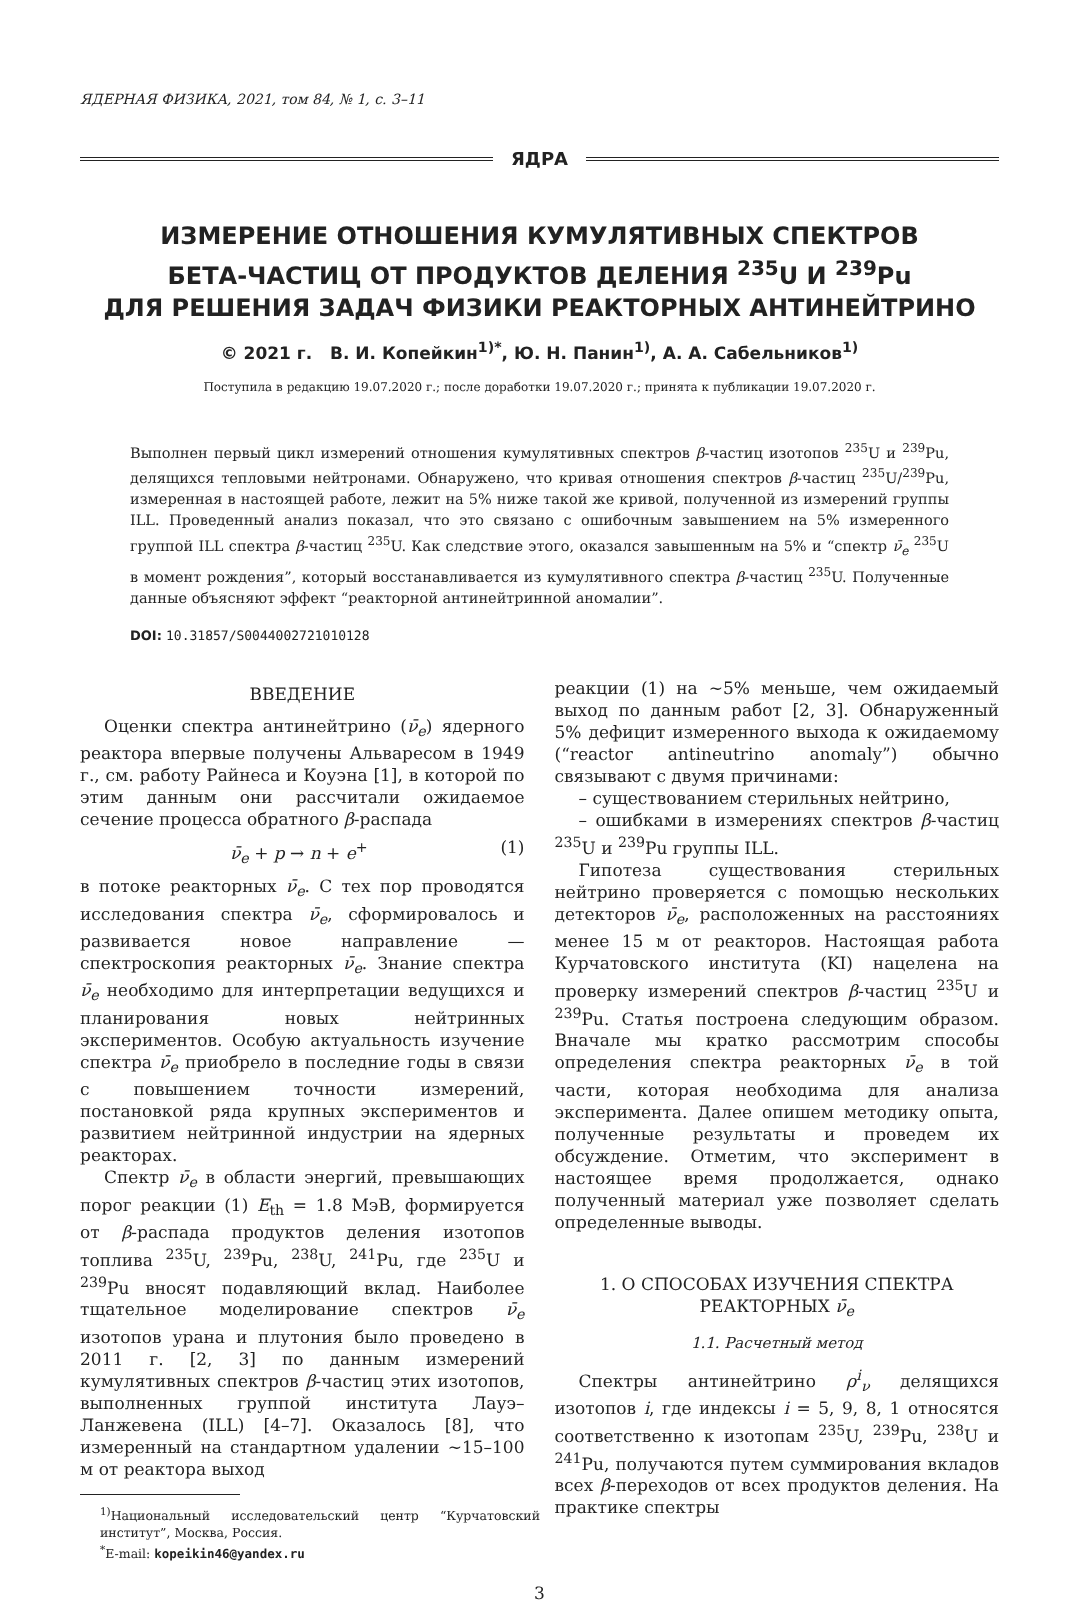ЯДЕРНАЯ ФИЗИКА, 2021, том 84, № 1, с. 3–11
ЯДРА
ИЗМЕРЕНИЕ ОТНОШЕНИЯ КУМУЛЯТИВНЫХ СПЕКТРОВ
БЕТА-ЧАСТИЦ ОТ ПРОДУКТОВ ДЕЛЕНИЯ <sup>235</sup>U И <sup>239</sup>Pu
ДЛЯ РЕШЕНИЯ ЗАДАЧ ФИЗИКИ РЕАКТОРНЫХ АНТИНЕЙТРИНО
© 2021 г. В. И. Копейкин<sup>1)*</sup>, Ю. Н. Панин<sup>1)</sup>, А. А. Сабельников<sup>1)</sup>
Поступила в редакцию 19.07.2020 г.; после доработки 19.07.2020 г.; принята к публикации 19.07.2020 г.
Выполнен первый цикл измерений отношения кумулятивных спектров β-частиц изотопов <sup>235</sup>U и <sup>239</sup>Pu, делящихся тепловыми нейтронами. Обнаружено, что кривая отношения спектров β-частиц <sup>235</sup>U/<sup>239</sup>Pu, измеренная в настоящей работе, лежит на 5% ниже такой же кривой, полученной из измерений группы ILL. Проведенный анализ показал, что это связано с ошибочным завышением на 5% измеренного группой ILL спектра β-частиц <sup>235</sup>U. Как следствие этого, оказался завышенным на 5% и “спектр ν̄<sub>e</sub> <sup>235</sup>U в момент рождения”, который восстанавливается из кумулятивного спектра β-частиц <sup>235</sup>U. Полученные данные объясняют эффект “реакторной антинейтринной аномалии”.
DOI: 10.31857/S0044002721010128
ВВЕДЕНИЕ
Оценки спектра антинейтрино (ν̄<sub>e</sub>) ядерного реактора впервые получены Альваресом в 1949 г., см. работу Райнеса и Коуэна [1], в которой по этим данным они рассчитали ожидаемое сечение процесса обратного β-распада
ν̄<sub>e</sub> + p → n + e<sup>+</sup> (1)
в потоке реакторных ν̄<sub>e</sub>. С тех пор проводятся исследования спектра ν̄<sub>e</sub>, сформировалось и развивается новое направление — спектроскопия реакторных ν̄<sub>e</sub>. Знание спектра ν̄<sub>e</sub> необходимо для интерпретации ведущихся и планирования новых нейтринных экспериментов. Особую актуальность изучение спектра ν̄<sub>e</sub> приобрело в последние годы в связи с повышением точности измерений, постановкой ряда крупных экспериментов и развитием нейтринной индустрии на ядерных реакторах.
Спектр ν̄<sub>e</sub> в области энергий, превышающих порог реакции (1) E<sub>th</sub> = 1.8 МэВ, формируется от β-распада продуктов деления изотопов топлива <sup>235</sup>U, <sup>239</sup>Pu, <sup>238</sup>U, <sup>241</sup>Pu, где <sup>235</sup>U и <sup>239</sup>Pu вносят подавляющий вклад. Наиболее тщательное моделирование спектров ν̄<sub>e</sub> изотопов урана и плутония было проведено в 2011 г. [2, 3] по данным измерений кумулятивных спектров β-частиц этих изотопов, выполненных группой института Лауэ–Ланжевена (ILL) [4–7]. Оказалось [8], что измеренный на стандартном удалении ∼15–100 м от реактора выход
<sup>1)</sup> Национальный исследовательский центр “Курчатовский институт”, Москва, Россия.
<sup>*</sup> E-mail: kopeikin46@yandex.ru
реакции (1) на ∼5% меньше, чем ожидаемый выход по данным работ [2, 3]. Обнаруженный 5% дефицит измеренного выхода к ожидаемому (“reactor antineutrino anomaly”) обычно связывают с двумя причинами:
– существованием стерильных нейтрино,
– ошибками в измерениях спектров β-частиц <sup>235</sup>U и <sup>239</sup>Pu группы ILL.
Гипотеза существования стерильных нейтрино проверяется с помощью нескольких детекторов ν̄<sub>e</sub>, расположенных на расстояниях менее 15 м от реакторов. Настоящая работа Курчатовского института (KI) нацелена на проверку измерений спектров β-частиц <sup>235</sup>U и <sup>239</sup>Pu. Статья построена следующим образом. Вначале мы кратко рассмотрим способы определения спектра реакторных ν̄<sub>e</sub> в той части, которая необходима для анализа эксперимента. Далее опишем методику опыта, полученные результаты и проведем их обсуждение. Отметим, что эксперимент в настоящее время продолжается, однако полученный материал уже позволяет сделать определенные выводы.
1. О СПОСОБАХ ИЗУЧЕНИЯ СПЕКТРА РЕАКТОРНЫХ ν̄<sub>e</sub>
1.1. Расчетный метод
Спектры антинейтрино ρ<sup>i</sup><sub>ν</sub> делящихся изотопов i, где индексы i = 5, 9, 8, 1 относятся соответственно к изотопам <sup>235</sup>U, <sup>239</sup>Pu, <sup>238</sup>U и <sup>241</sup>Pu, получаются путем суммирования вкладов всех β-переходов от всех продуктов деления. На практике спектры
3